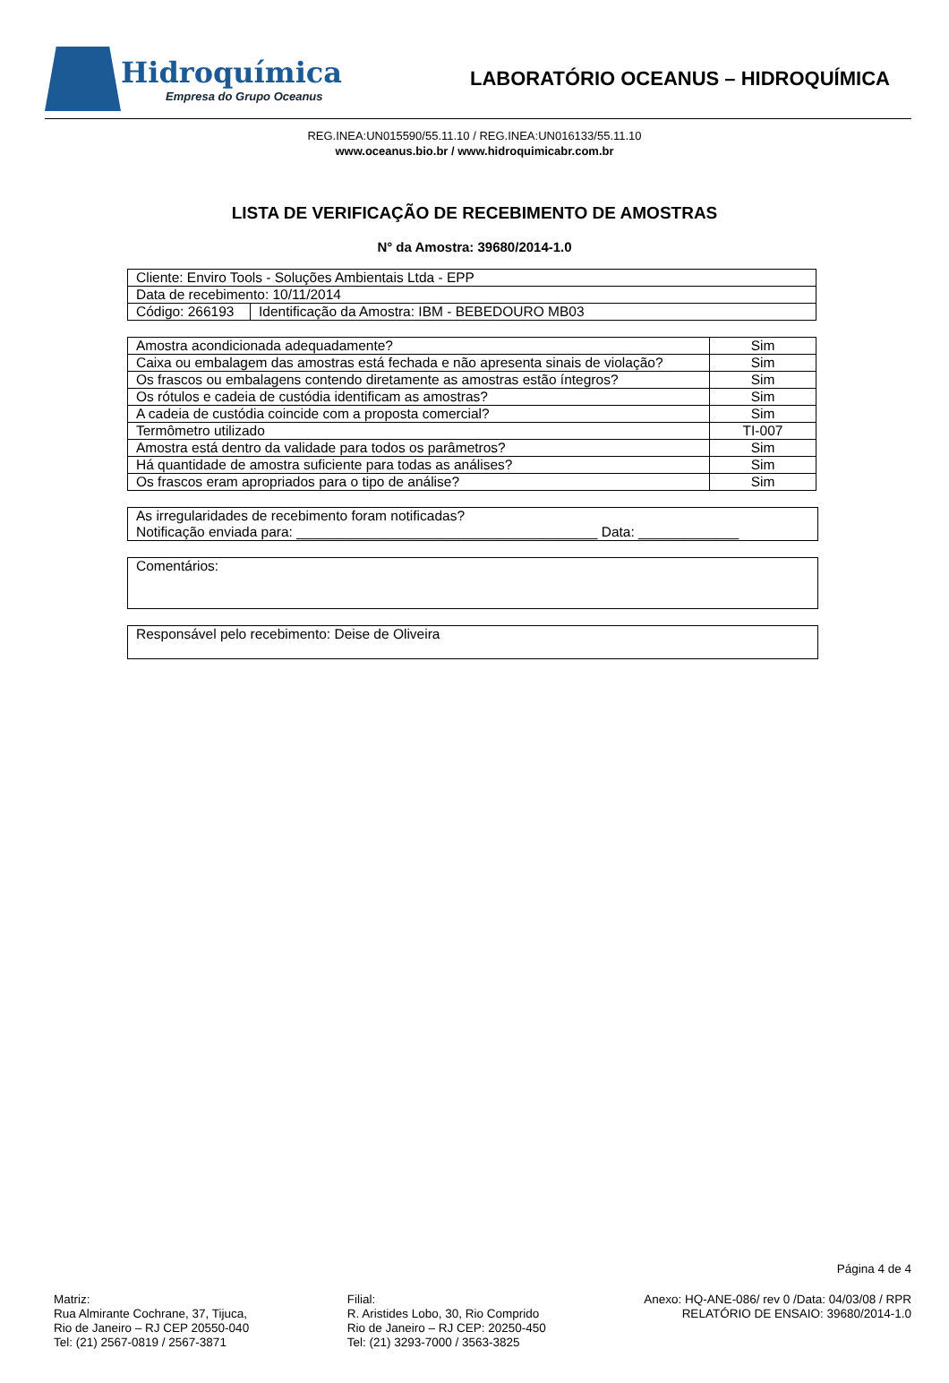Hidroquímica
Empresa do Grupo Oceanus
LABORATÓRIO OCEANUS – HIDROQUÍMICA
REG.INEA:UN015590/55.11.10 / REG.INEA:UN016133/55.11.10
www.oceanus.bio.br / www.hidroquimicabr.com.br
LISTA DE VERIFICAÇÃO DE RECEBIMENTO DE AMOSTRAS
N° da Amostra: 39680/2014-1.0
| Cliente: Enviro Tools - Soluções Ambientais Ltda - EPP | |
| Data de recebimento: 10/11/2014 | |
| Código: 266193 | Identificação da Amostra: IBM - BEBEDOURO MB03 |
| Amostra acondicionada adequadamente? | Sim |
| Caixa ou embalagem das amostras está fechada e não apresenta sinais de violação? | Sim |
| Os frascos ou embalagens contendo diretamente as amostras estão íntegros? | Sim |
| Os rótulos e cadeia de custódia identificam as amostras? | Sim |
| A cadeia de custódia coincide com a proposta comercial? | Sim |
| Termômetro utilizado | TI-007 |
| Amostra está dentro da validade para todos os parâmetros? | Sim |
| Há quantidade de amostra suficiente para todas as análises? | Sim |
| Os frascos eram apropriados para o tipo de análise? | Sim |
As irregularidades de recebimento foram notificadas?
Notificação enviada para: _______________________________________ Data: _____________
Comentários:
Responsável pelo recebimento: Deise de Oliveira
Página 4 de 4
Matriz:
Rua Almirante Cochrane, 37, Tijuca,
Rio de Janeiro – RJ CEP 20550-040
Tel: (21) 2567-0819 / 2567-3871
Filial:
R. Aristides Lobo, 30, Rio Comprido
Rio de Janeiro – RJ CEP: 20250-450
Tel: (21) 3293-7000 / 3563-3825
Anexo: HQ-ANE-086/ rev 0 /Data: 04/03/08 / RPR
RELATÓRIO DE ENSAIO: 39680/2014-1.0